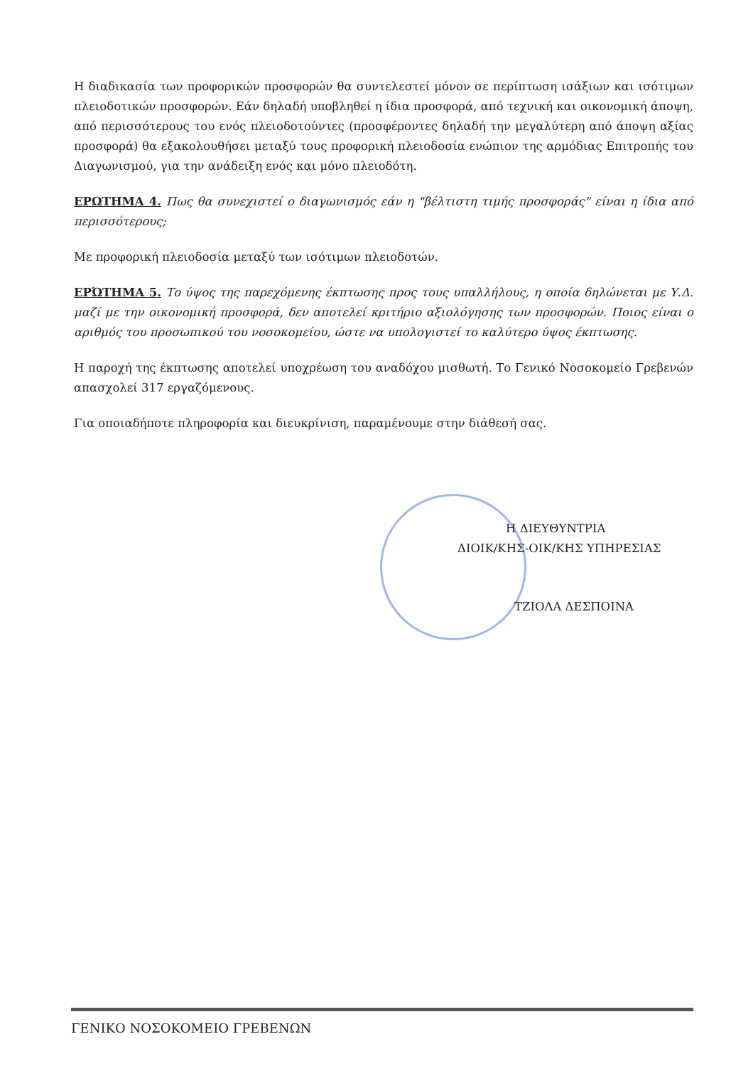Η διαδικασία των προφορικών προσφορών θα συντελεστεί μόνον σε περίπτωση ισάξιων και ισότιμων πλειοδοτικών προσφορών. Εάν δηλαδή υποβληθεί η ίδια προσφορά, από τεχνική και οικονομική άποψη, από περισσότερους του ενός πλειοδοτούντες (προσφέροντες δηλαδή την μεγαλύτερη από άποψη αξίας προσφορά) θα εξακολουθήσει μεταξύ τους προφορική πλειοδοσία ενώπιον της αρμόδιας Επιτροπής του Διαγωνισμού, για την ανάδειξη ενός και μόνο πλειοδότη.
ΕΡΩΤΗΜΑ 4. Πως θα συνεχιστεί ο διαγωνισμός εάν η "βέλτιστη τιμής προσφοράς" είναι η ίδια από περισσότερους;
Με προφορική πλειοδοσία μεταξύ των ισότιμων πλειοδοτών.
ΕΡΏΤΗΜΑ 5. Το ύψος της παρεχόμενης έκπτωσης προς τους υπαλλήλους, η οποία δηλώνεται με Υ.Δ. μαζί με την οικονομική προσφορά, δεν αποτελεί κριτήριο αξιολόγησης των προσφορών. Ποιος είναι ο αριθμός του προσωπικού του νοσοκομείου, ώστε να υπολογιστεί το καλύτερο ύψος έκπτωσης.
Η παροχή της έκπτωσης αποτελεί υποχρέωση του αναδόχου μισθωτή. Το Γενικό Νοσοκομείο Γρεβενών απασχολεί 317 εργαζόμενους.
Για οποιαδήποτε πληροφορία και διευκρίνιση, παραμένουμε στην διάθεσή σας.
Η ΔΙΕΥΘΥΝΤΡΙΑ
ΔΙΟΙΚ/ΚΗΣ-ΟΙΚ/ΚΗΣ ΥΠΗΡΕΣΙΑΣ
ΤΖΙΟΛΑ ΔΕΣΠΟΙΝΑ
ΓΕΝΙΚΟ ΝΟΣΟΚΟΜΕΙΟ ΓΡΕΒΕΝΩΝ